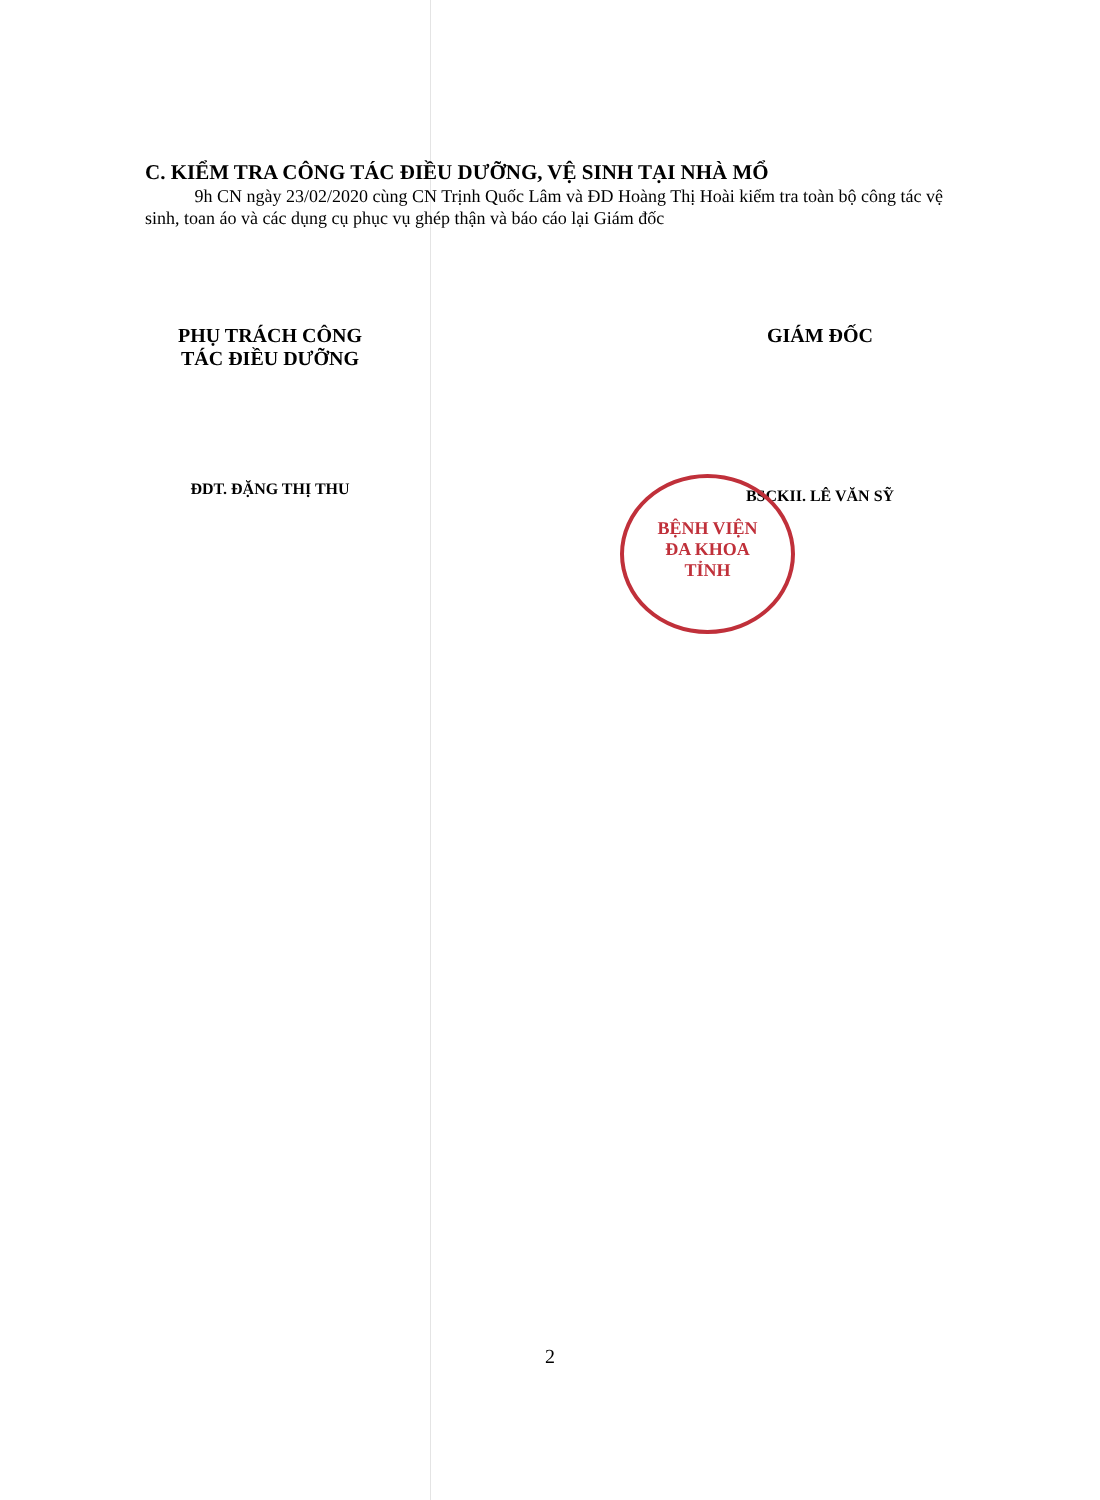C. KIỂM TRA CÔNG TÁC ĐIỀU DƯỠNG, VỆ SINH TẠI NHÀ MỔ
9h CN ngày 23/02/2020 cùng CN Trịnh Quốc Lâm và ĐD Hoàng Thị Hoài kiểm tra toàn bộ công tác vệ sinh, toan áo và các dụng cụ phục vụ ghép thận và báo cáo lại Giám đốc
PHỤ TRÁCH CÔNG
TÁC ĐIỀU DƯỠNG
ĐDT. ĐẶNG THỊ THU
BỆNH VIỆN
ĐA KHOA
TỈNH
GIÁM ĐỐC
BSCKII. LÊ VĂN SỸ
2